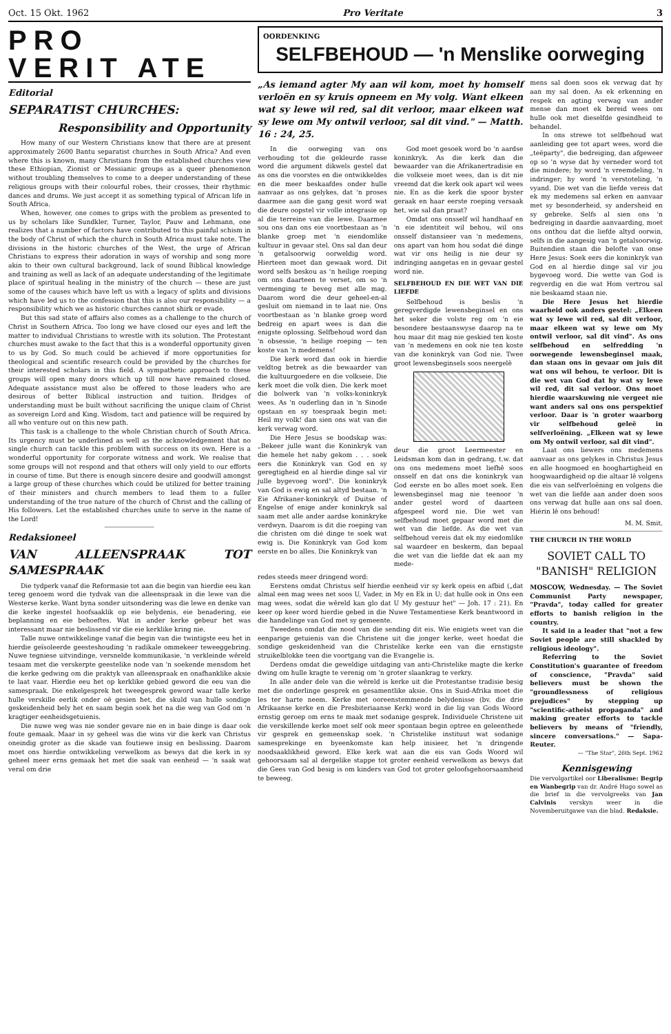Oct. 15 Okt. 1962 Pro Veritate 3
PRO
VERIT ATE
Editorial
SEPARATIST CHURCHES:
Responsibility and Opportunity
How many of our Western Christians know that there are at present approximately 2600 Bantu separatist churches in South Africa? And even where this is known, many Christians from the established churches view these Ethiopian, Zionist or Messianic groups as a queer phenomenon without troubling themselves to come to a deeper understanding of these religious groups with their colourful robes, their crosses, their rhythmic dances and drums. We just accept it as something typical of African life in South Africa.
When, however, one comes to grips with the problem as presented to us by scholars like Sundkler, Turner, Taylor, Pauw and Lehmann, one realizes that a number of factors have contributed to this painful schism in the body of Christ of which the church in South Africa must take note. The divisions in the historic churches of the West, the urge of African Christians to express their adoration in ways of worship and song more akin to their own cultural background, lack of sound Biblical knowledge and training as well as lack of an adequate understanding of the legitimate place of spiritual healing in the ministry of the church — these are just some of the causes which have left us with a legacy of splits and divisions which have led us to the confession that this is also our responsibility — a responsibility which we as historic churches cannot shirk or evade.
But this sad state of affairs also comes as a challenge to the church of Christ in Southern Africa. Too long we have closed our eyes and left the matter to individual Christians to wrestle with its solution. The Protestant churches must awake to the fact that this is a wonderful opportunity given to us by God. So much could be achieved if more opportunities for theological and scientific research could be provided by the churches for their interested scholars in this field. A sympathetic approach to these groups will open many doors which up till now have remained closed. Adequate assistance must also be offered to those leaders who are desirous of better Biblical instruction and tuition. Bridges of understanding must be built without sacrificing the unique claim of Christ as sovereign Lord and King. Wisdom, tact and patience will be required by all who venture out on this new path.
This task is a challenge to the whole Christian church of South Africa. Its urgency must be underlined as well as the acknowledgement that no single church can tackle this problem with success on its own. Here is a wonderful opportunity for corporate witness and work. We realise that some groups will not respond and that others will only yield to our efforts in course of time. But there is enough sincere desire and goodwill amongst a large group of these churches which could be utilized for better training of their ministers and church members to lead them to a fuller understanding of the true nature of the church of Christ and the calling of His followers. Let the established churches unite to serve in the name of the Lord!
Redaksioneel
VAN ALLEENSPRAAK TOT SAMESPRAAK
Die tydperk vanaf die Reformasie tot aan die begin van hierdie eeu kan tereg genoem word die tydvak van die alleenspraak in die lewe van die Westerse kerke. Want byna sonder uitsondering was die lewe en denke van die kerke ingestel hoofsaaklik op eie belydenis, eie benadering, eie beplanning en eie behoeftes. Wat in ander kerke gebeur het was interessant maar nie beslissend vir die eie kerklike kring nie.
Talle nuwe ontwikkelinge vanaf die begin van die twintigste eeu het in hierdie geïsoleerde geesteshouding 'n radikale ommekeer teweeggebring. Nuwe tegniese uitvindinge, versnelde kommunikasie, 'n verkleinde wêreld tesaam met die verskerpte geestelike node van 'n soekende mensdom het die kerke gedwing om die praktyk van alleenspraak en onafhanklike aksie te laat vaar. Hierdie eeu het op kerklike gebied geword die eeu van die samespraak. Die enkelgesprek het tweegesprek geword waar talle kerke hulle verskille eerlik onder oë gesien het, die skuld van hulle sondige geskeidenheid bely het en saam begin soek het na die weg van God om 'n kragtiger eenheidsgetuienis.
Die nuwe weg was nie sonder gevare nie en in baie dinge is daar ook foute gemaak. Maar in sy geheel was die wins vir die kerk van Christus oneindig groter as die skade van foutiewe insig en beslissing. Daarom moet ons hierdie ontwikkeling verwelkom as bewys dat die kerk in sy geheel meer erns gemaak het met die saak van eenheid — 'n saak wat veral om drie
OORDENKING
SELFBEHOUD — 'n Menslike oorweging
„As iemand agter My aan wil kom, moet hy homself verloën en sy kruis opneem en My volg. Want elkeen wat sy lewe wil red, sal dit verloor, maar elkeen wat sy lewe om My ontwil verloor, sal dit vind." — Matth. 16 : 24, 25.
In die oorweging van ons verhouding tot die gekleurde rasse word die argument dikwels gestel dat as ons die voorstes en die ontwikkeldes en die meer beskaafdes onder hulle aanvaar as ons gelykes, dat 'n proses daarmee aan die gang gesit word wat die deure oopstel vir volle integrasie op al die terreine van die lewe. Daarmee sou ons dan ons eie voortbestaan as 'n blanke groep met 'n eiendomlike kultuur in gevaar stel. Ons sal dan deur 'n getalsoorwig oorweldig word. Hierteen moet dan gewaak word. Dit word selfs beskou as 'n heilige roeping om ons daarteen te verset, om so 'n vermenging te beveg met alle mag. Daarom word die deur geheel-en-al gesluit om niemand in te laat nie. Ons voortbestaan as 'n blanke groep word bedreig en apart wees is dan die enigste oplossing. Selfbehoud word dan 'n obsessie, 'n heilige roeping — ten koste van 'n medemens!
Die kerk word dan ook in hierdie veldtog betrek as die bewaarder van die kultuurgoedere en die volkseie. Die kerk moet die volk dien. Die kerk moet die bolwerk van 'n volks-koninkryk wees. As 'n ouderling dan in 'n Sinode opstaan en sy toespraak begin met: Heil my volk! dan sien ons wat van die kerk verwag word.
Die Here Jesus se boodskap was: „Bekeer julle want die Koninkryk van die hemele het naby gekom . . . soek eers die Koninkryk van God en sy geregtigheid en al hierdie dinge sal vir julle bygevoeg word". Die koninkryk van God is ewig en sal altyd bestaan. 'n Eie Afrikaner-koninkryk of Duitse of Engelse of enige ander koninkryk sal saam met alle ander aardse koninkryke verdwyn. Daarom is dit die roeping van die christen om dié dinge te soek wat ewig is. Die Koninkryk van God kom eerste en bo alles. Die Koninkryk van
God moet gesoek word bo 'n aardse koninkryk. As die kerk dan die bewaarder van die Afrikanertradisie en die volkseie moet wees, dan is dit nie vreemd dat die kerk ook apart wil wees nie. En as die kerk die spoor byster geraak en haar eerste roeping versaak het, wie sal dan praat?
Omdat ons onsself wil handhaaf en 'n eie identiteit wil behou, wil ons onsself distansieer van 'n medemens, ons apart van hom hou sodat dié dinge wat vir ons heilig is nie deur sy indringing aangetas en in gevaar gestel word nie.
SELFBEHOUD EN DIE WET VAN DIE LIEFDE
Selfbehoud is beslis 'n geregverdigde lewensbeginsel en ons het seker die volste reg om 'n eie besondere bestaanswyse daarop na te hou maar dit mag nie geskied ten koste van 'n medemens en ook nie ten koste van die koninkryk van God nie. Twee groot lewensbeginsels soos neergelê
deur die groot Leermeester en Leidsman kom dan in gedrang, t.w. dat ons ons medemens moet liefhê soos onsself en dat ons die koninkryk van God eerste en bo alles moet soek. Een lewensbeginsel mag nie teenoor 'n ander gestel word of daarteen afgespeel word nie. Die wet van selfbehoud moet gepaar word met die wet van die liefde. As die wet van selfbehoud vereis dat ek my eiedomlike sal waardeer en beskerm, dan bepaal die wet van die liefde dat ek aan my mede-
redes steeds meer dringend word:
Eerstens omdat Christus self hierdie eenheid vir sy kerk opeis en afbid („dat almal een mag wees net soos U, Vader, in My en Ek in U; dat hulle ook in Ons een mag wees, sodat die wêreld kan glo dat U My gestuur het" — Joh. 17 : 21). En keer op keer word hierdie gebed in die Nuwe Testamentiese Kerk beantwoord in die handelinge van God met sy gemeente.
Tweedens omdat die nood van die sending dit eis. Wie enigiets weet van die eenparige getuienis van die Christene uit die jonger kerke, weet hoedat die sondige geskeidenheid van die Christelike kerke een van die ernstigste struikelblokke teen die voortgang van die Evangelie is.
Derdens omdat die geweldige uitdaging van anti-Christelike magte die kerke dwing om hulle kragte te verenig om 'n groter slaankrag te verkry.
In alle ander dele van die wêreld is kerke uit die Protestantse tradisie besig met die onderlinge gesprek en gesamentlike aksie. Ons in Suid-Afrika moet die les ter harte neem. Kerke met ooreenstemmende belydenisse (bv. die drie Afrikaanse kerke en die Presbiteriaanse Kerk) word in die lig van Gods Woord ernstig geroep om erns te maak met sodanige gesprek. Individuele Christene uit die verskillende kerke moet self ook meer spontaan begin optree en geleenthede vir gesprek en gemeenskap soek. 'n Christelike instituut wat sodanige samesprekinge en byeenkomste kan help inisieer, het 'n dringende noodsaaklikheid geword. Elke kerk wat aan die eis van Gods Woord wil gehoorsaam sal al dergelike stappe tot groter eenheid verwelkom as bewys dat die Gees van God besig is om kinders van God tot groter geloofsgehoorsaamheid te beweeg.
mens sal doen soos ek verwag dat hy aan my sal doen. As ek erkenning en respek en agting verwag van ander mense dan moet ek bereid wees om hulle ook met dieselfde gesindheid te behandel.
In ons strewe tot selfbehoud wat aanleiding gee tot apart wees, word die „teëparty", die bedreiging, dan afgeweer op so 'n wyse dat hy verneder word tot die mindere; hy word 'n vreemdeling, 'n indringer; hy word 'n verstoteling, 'n vyand. Die wet van die liefde vereis dat ek my medemens sal erken en aanvaar met sy besonderheid, sy andersheid en sy gebreke. Selfs al sien ons 'n bedreiging in daardie aanvaarding, moet ons onthou dat die liefde altyd oorwin, selfs in die aangesig van 'n getalsoorwig. Buitendien staan die belofte van onse Here Jesus: Soek eers die koninkryk van God en al hierdie dinge sal vir jou bygevoeg word. Die wette van God is regverdig en die wat Hom vertrou sal nie beskaamd staan nie.
Die Here Jesus het hierdie waarheid ook anders gestel: „Elkeen wat sy lewe wil red, sal dit verloor, maar elkeen wat sy lewe om My ontwil verloor, sal dit vind". As ons selfbehoud en selfredding 'n oorwegende lewensbeginsel maak, dan staan ons in gevaar om juis dit wat ons wil behou, te verloor. Dit is die wet van God dat hy wat sy lewe wil red, dit sal verloor. Ons moet hierdie waarskuwing nie vergeet nie want anders sal ons ons perspektief verloor. Daar is 'n groter waarborg vir selfbehoud geleë in selfverloëning. „Elkeen wat sy lewe om My ontwil verloor, sal dit vind".
Laat ons liewers ons medemens aanvaar as ons gelykes in Christus Jesus en alle hoogmoed en hooghartigheid en hoogwaardigheid op die altaar lê volgens die eis van selfverloëning en volgens die wet van die liefde aan ander doen soos ons verwag dat hulle aan ons sal doen. Hiérin lê ons behoud!
M. M. Smit.
THE CHURCH IN THE WORLD
SOVIET CALL TO
"BANISH" RELIGION
MOSCOW, Wednesday. — The Soviet Communist Party newspaper, "Pravda", today called for greater efforts to banish religion in the country.
It said in a leader that "not a few Soviet people are still shackled by religious ideology".
Referring to the Soviet Constitution's guarantee of freedom of conscience, "Pravda" said believers must be shown the "groundlessness of religious prejudices" by stepping up "scientific-atheist propaganda" and making greater efforts to tackle believers by means of "friendly, sincere conversations." — Sapa-Reuter.
— "The Star", 26th Sept. 1962
Kennisgewing
Die vervolgartikel oor Liberalisme: Begrip en Wanbegrip van dr. André Hugo sowel as die brief in die vervolgreeks van Jan Calvinis verskyn weer in die Novemberuitgawe van die blad. Redaksie.